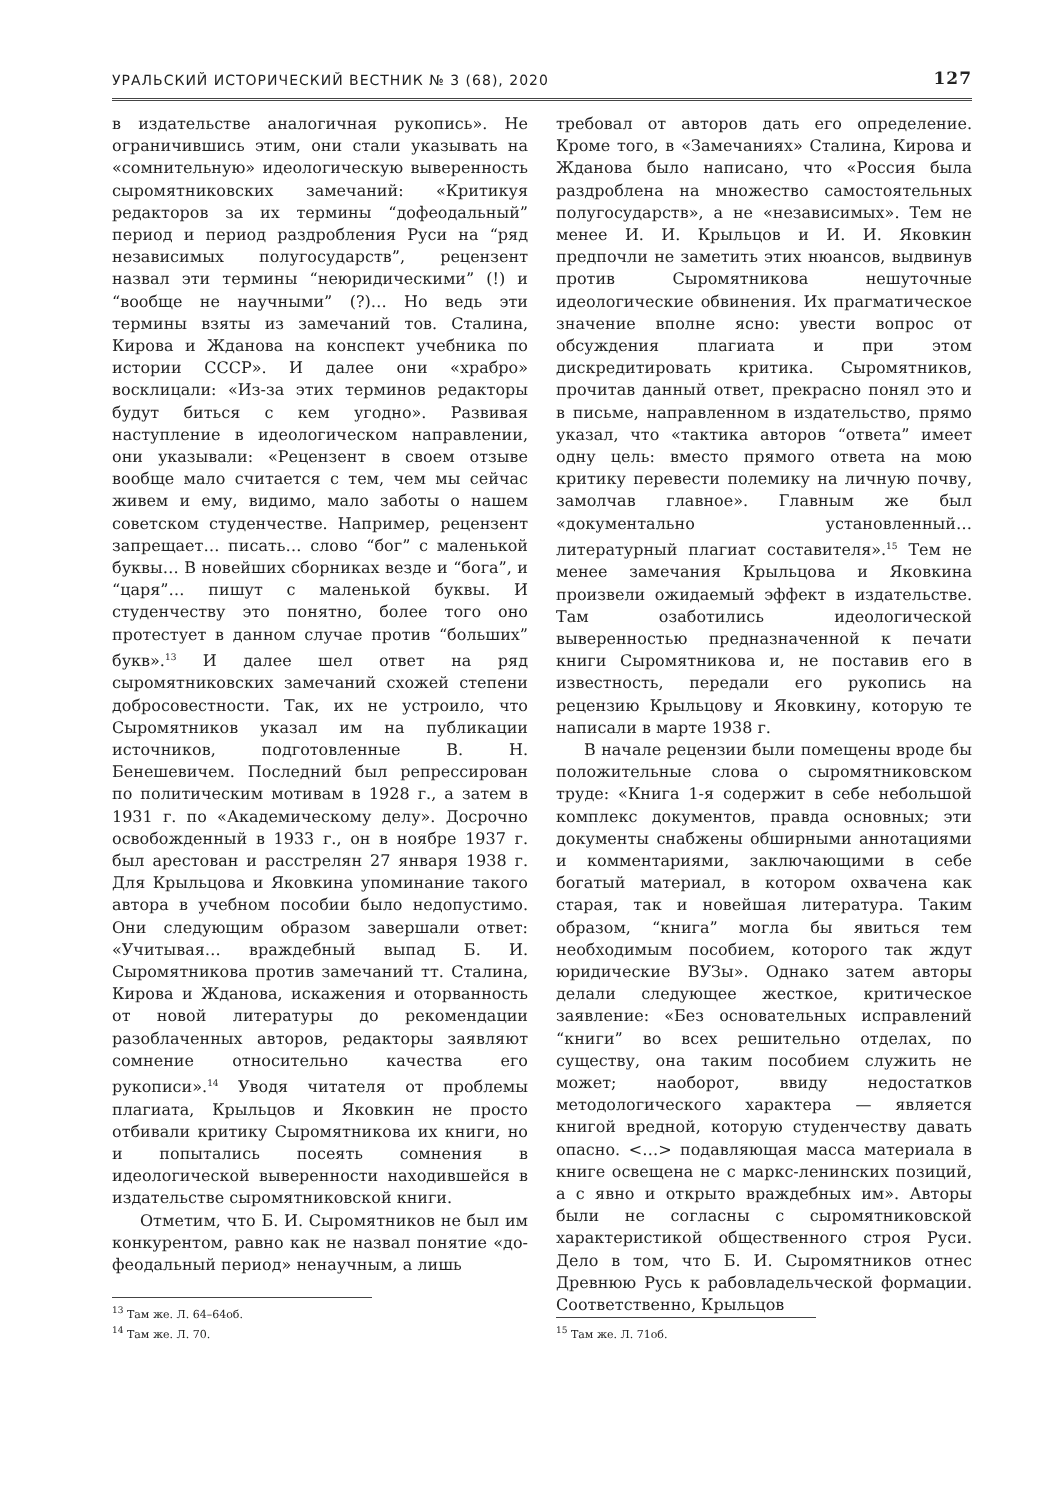УРАЛЬСКИЙ ИСТОРИЧЕСКИЙ ВЕСТНИК № 3 (68), 2020 127
в издательстве аналогичная рукопись». Не ограничившись этим, они стали указывать на «сомнительную» идеологическую выверенность сыромятниковских замечаний: «Критикуя редакторов за их термины “дофеодальный” период и период раздробления Руси на “ряд независимых полугосударств”, рецензент назвал эти термины “неюридическими” (!) и “вообще не научными” (?)… Но ведь эти термины взяты из замечаний тов. Сталина, Кирова и Жданова на конспект учебника по истории СССР». И далее они «храбро» восклицали: «Из-за этих терминов редакторы будут биться с кем угодно». Развивая наступление в идеологическом направлении, они указывали: «Рецензент в своем отзыве вообще мало считается с тем, чем мы сейчас живем и ему, видимо, мало заботы о нашем советском студенчестве. Например, рецензент запрещает… писать… слово “бог” с маленькой буквы… В новейших сборниках везде и “бога”, и “царя”… пишут с маленькой буквы. И студенчеству это понятно, более того оно протестует в данном случае против “больших” букв».<sup>13</sup> И далее шел ответ на ряд сыромятниковских замечаний схожей степени добросовестности. Так, их не устроило, что Сыромятников указал им на публикации источников, подготовленные В. Н. Бенешевичем. Последний был репрессирован по политическим мотивам в 1928 г., а затем в 1931 г. по «Академическому делу». Досрочно освобожденный в 1933 г., он в ноябре 1937 г. был арестован и расстрелян 27 января 1938 г. Для Крыльцова и Яковкина упоминание такого автора в учебном пособии было недопустимо. Они следующим образом завершали ответ: «Учитывая… враждебный выпад Б. И. Сыромятникова против замечаний тт. Сталина, Кирова и Жданова, искажения и оторванность от новой литературы до рекомендации разоблаченных авторов, редакторы заявляют сомнение относительно качества его рукописи».<sup>14</sup> Уводя читателя от проблемы плагиата, Крыльцов и Яковкин не просто отбивали критику Сыромятникова их книги, но и попытались посеять сомнения в идеологической выверенности находившейся в издательстве сыромятниковской книги.
Отметим, что Б. И. Сыромятников не был им конкурентом, равно как не назвал понятие «до-феодальный период» ненаучным, а лишь
<sup>13</sup> Там же. Л. 64–64об.
<sup>14</sup> Там же. Л. 70.
требовал от авторов дать его определение. Кроме того, в «Замечаниях» Сталина, Кирова и Жданова было написано, что «Россия была раздроблена на множество самостоятельных полугосударств», а не «независимых». Тем не менее И. И. Крыльцов и И. И. Яковкин предпочли не заметить этих нюансов, выдвинув против Сыромятникова нешуточные идеологические обвинения. Их прагматическое значение вполне ясно: увести вопрос от обсуждения плагиата и при этом дискредитировать критика. Сыромятников, прочитав данный ответ, прекрасно понял это и в письме, направленном в издательство, прямо указал, что «тактика авторов “ответа” имеет одну цель: вместо прямого ответа на мою критику перевести полемику на личную почву, замолчав главное». Главным же был «документально установленный… литературный плагиат составителя».<sup>15</sup> Тем не менее замечания Крыльцова и Яковкина произвели ожидаемый эффект в издательстве. Там озаботились идеологической выверенностью предназначенной к печати книги Сыромятникова и, не поставив его в известность, передали его рукопись на рецензию Крыльцову и Яковкину, которую те написали в марте 1938 г.
В начале рецензии были помещены вроде бы положительные слова о сыромятниковском труде: «Книга 1-я содержит в себе небольшой комплекс документов, правда основных; эти документы снабжены обширными аннотациями и комментариями, заключающими в себе богатый материал, в котором охвачена как старая, так и новейшая литература. Таким образом, “книга” могла бы явиться тем необходимым пособием, которого так ждут юридические ВУЗы». Однако затем авторы делали следующее жесткое, критическое заявление: «Без основательных исправлений “книги” во всех решительно отделах, по существу, она таким пособием служить не может; наоборот, ввиду недостатков методологического характера — является книгой вредной, которую студенчеству давать опасно. <…> подавляющая масса материала в книге освещена не с маркс-ленинских позиций, а с явно и открыто враждебных им». Авторы были не согласны с сыромятниковской характеристикой общественного строя Руси. Дело в том, что Б. И. Сыромятников отнес Древнюю Русь к рабовладельческой формации. Соответственно, Крыльцов
<sup>15</sup> Там же. Л. 71об.